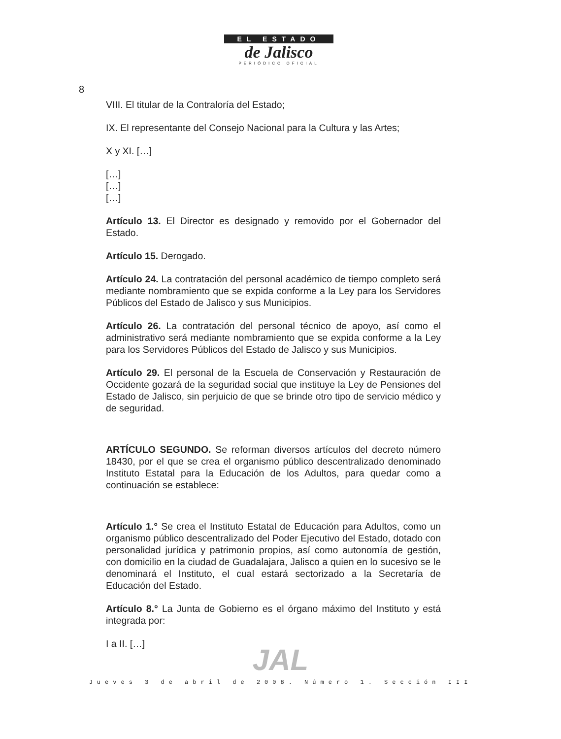8
EL ESTADO
de Jalisco
PERIÓDICO OFICIAL
VIII. El titular de la Contraloría del Estado;
IX. El representante del Consejo Nacional para la Cultura y las Artes;
X y XI. […]
[…]
[…]
[…]
Artículo 13. El Director es designado y removido por el Gobernador del Estado.
Artículo 15. Derogado.
Artículo 24. La contratación del personal académico de tiempo completo será mediante nombramiento que se expida conforme a la Ley para los Servidores Públicos del Estado de Jalisco y sus Municipios.
Artículo 26. La contratación del personal técnico de apoyo, así como el administrativo será mediante nombramiento que se expida conforme a la Ley para los Servidores Públicos del Estado de Jalisco y sus Municipios.
Artículo 29. El personal de la Escuela de Conservación y Restauración de Occidente gozará de la seguridad social que instituye la Ley de Pensiones del Estado de Jalisco, sin perjuicio de que se brinde otro tipo de servicio médico y de seguridad.
ARTÍCULO SEGUNDO. Se reforman diversos artículos del decreto número 18430, por el que se crea el organismo público descentralizado denominado Instituto Estatal para la Educación de los Adultos, para quedar como a continuación se establece:
Artículo 1.° Se crea el Instituto Estatal de Educación para Adultos, como un organismo público descentralizado del Poder Ejecutivo del Estado, dotado con personalidad jurídica y patrimonio propios, así como autonomía de gestión, con domicilio en la ciudad de Guadalajara, Jalisco a quien en lo sucesivo se le denominará el Instituto, el cual estará sectorizado a la Secretaría de Educación del Estado.
Artículo 8.° La Junta de Gobierno es el órgano máximo del Instituto y está integrada por:
I a II. […]
JAL
Jueves 3 de abril de 2008. Número 1. Sección III